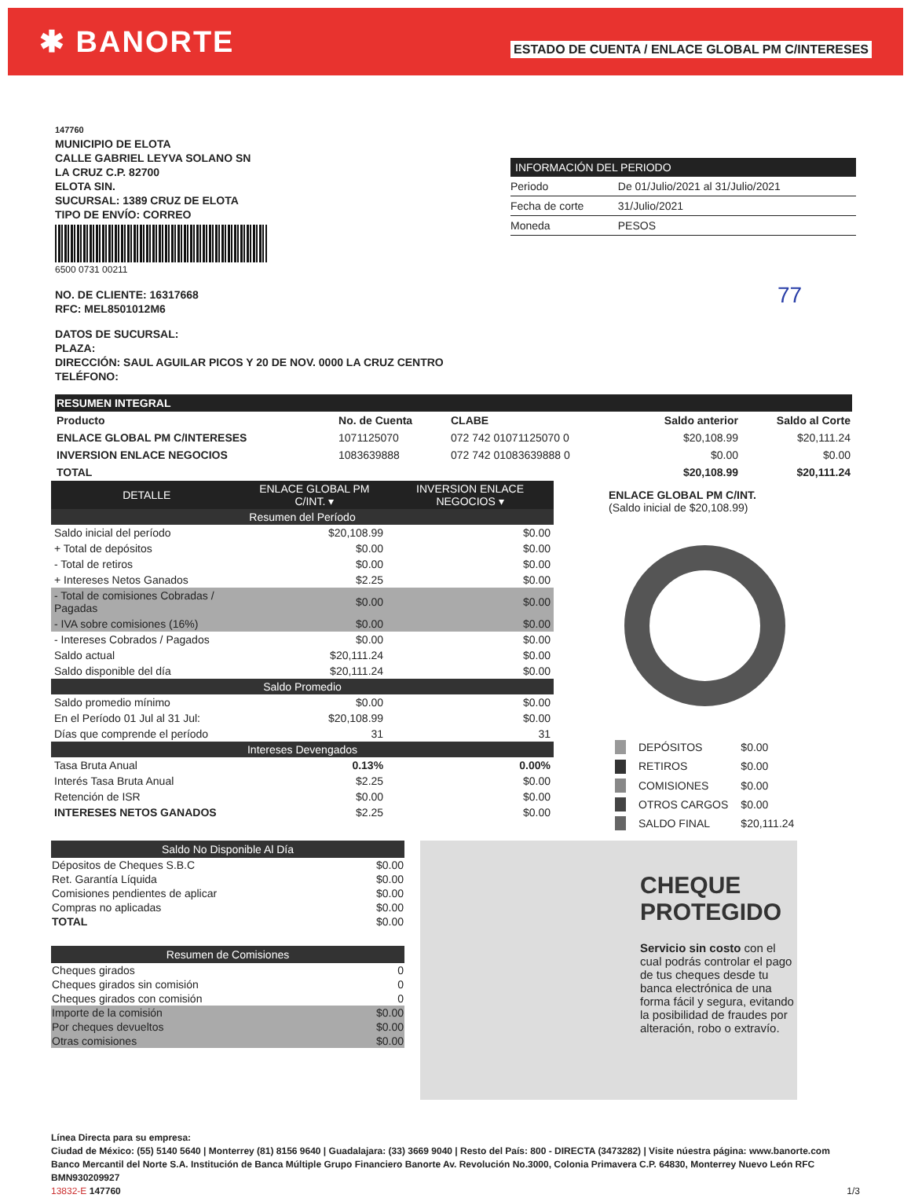✱ BANORTE
ESTADO DE CUENTA / ENLACE GLOBAL PM C/INTERESES
147760
MUNICIPIO DE ELOTA
CALLE GABRIEL LEYVA SOLANO SN
LA CRUZ C.P. 82700
ELOTA SIN.
SUCURSAL: 1389 CRUZ DE ELOTA
TIPO DE ENVÍO: CORREO
6500 0731 00211
NO. DE CLIENTE: 16317668
RFC: MEL8501012M6
DATOS DE SUCURSAL:
PLAZA:
DIRECCIÓN: SAUL AGUILAR PICOS Y 20 DE NOV. 0000 LA CRUZ CENTRO
TELÉFONO:
| INFORMACIÓN DEL PERIODO | |
| --- | --- |
| Periodo | De 01/Julio/2021 al 31/Julio/2021 |
| Fecha de corte | 31/Julio/2021 |
| Moneda | PESOS |
77
| RESUMEN INTEGRAL | | | | |
| --- | --- | --- | --- | --- |
| Producto | No. de Cuenta | CLABE | Saldo anterior | Saldo al Corte |
| ENLACE GLOBAL PM C/INTERESES | 1071125070 | 072 742 01071125070 0 | $20,108.99 | $20,111.24 |
| INVERSION ENLACE NEGOCIOS | 1083639888 | 072 742 01083639888 0 | $0.00 | $0.00 |
| TOTAL | | | $20,108.99 | $20,111.24 |
| DETALLE | ENLACE GLOBAL PM C/INT. ▾ | INVERSION ENLACE NEGOCIOS ▾ |
| Resumen del Período | | |
| Saldo inicial del período | $20,108.99 | $0.00 |
| + Total de depósitos | $0.00 | $0.00 |
| - Total de retiros | $0.00 | $0.00 |
| + Intereses Netos Ganados | $2.25 | $0.00 |
| - Total de comisiones Cobradas / Pagadas | $0.00 | $0.00 |
| - IVA sobre comisiones (16%) | $0.00 | $0.00 |
| - Intereses Cobrados / Pagados | $0.00 | $0.00 |
| Saldo actual | $20,111.24 | $0.00 |
| Saldo disponible del día | $20,111.24 | $0.00 |
| Saldo Promedio | | |
| Saldo promedio mínimo | $0.00 | $0.00 |
| En el Período 01 Jul al 31 Jul: | $20,108.99 | $0.00 |
| Días que comprende el período | 31 | 31 |
| Intereses Devengados | | |
| Tasa Bruta Anual | 0.13% | 0.00% |
| Interés Tasa Bruta Anual | $2.25 | $0.00 |
| Retención de ISR | $0.00 | $0.00 |
| INTERESES NETOS GANADOS | $2.25 | $0.00 |
ENLACE GLOBAL PM C/INT.
(Saldo inicial de $20,108.99)
| | DEPÓSITOS | $0.00 |
| | RETIROS | $0.00 |
| | COMISIONES | $0.00 |
| | OTROS CARGOS | $0.00 |
| | SALDO FINAL | $20,111.24 |
| Saldo No Disponible Al Día | |
| Dépositos de Cheques S.B.C | $0.00 |
| Ret. Garantía Líquida | $0.00 |
| Comisiones pendientes de aplicar | $0.00 |
| Compras no aplicadas | $0.00 |
| TOTAL | $0.00 |
| Resumen de Comisiones | |
| Cheques girados | 0 |
| Cheques girados sin comisión | 0 |
| Cheques girados con comisión | 0 |
| Importe de la comisión | $0.00 |
| Por cheques devueltos | $0.00 |
| Otras comisiones | $0.00 |
CHEQUE PROTEGIDO
Servicio sin costo con el cual podrás controlar el pago de tus cheques desde tu banca electrónica de una forma fácil y segura, evitando la posibilidad de fraudes por alteración, robo o extravío.
Línea Directa para su empresa:
Ciudad de México: (55) 5140 5640 | Monterrey (81) 8156 9640 | Guadalajara: (33) 3669 9040 | Resto del País: 800 - DIRECTA (3473282) | Visite núestra página: www.banorte.com
Banco Mercantil del Norte S.A. Institución de Banca Múltiple Grupo Financiero Banorte Av. Revolución No.3000, Colonia Primavera C.P. 64830, Monterrey Nuevo León RFC BMN930209927
13832-E 147760 1/3